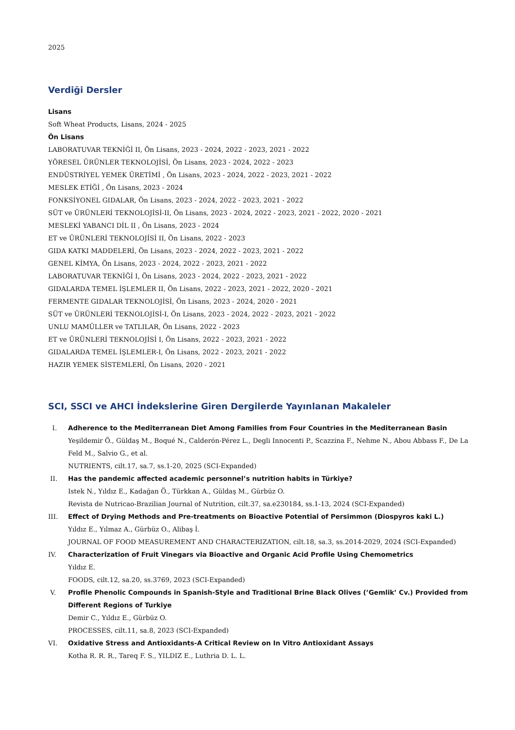2025
Verdiği Dersler
Lisans
Soft Wheat Products, Lisans, 2024 - 2025
Ön Lisans
LABORATUVAR TEKNİĞİ II, Ön Lisans, 2023 - 2024, 2022 - 2023, 2021 - 2022
YÖRESEL ÜRÜNLER TEKNOLOJİSİ, Ön Lisans, 2023 - 2024, 2022 - 2023
ENDÜSTRİYEL YEMEK ÜRETİMİ , Ön Lisans, 2023 - 2024, 2022 - 2023, 2021 - 2022
MESLEK ETİĞİ , Ön Lisans, 2023 - 2024
FONKSİYONEL GIDALAR, Ön Lisans, 2023 - 2024, 2022 - 2023, 2021 - 2022
SÜT ve ÜRÜNLERİ TEKNOLOJİSİ-II, Ön Lisans, 2023 - 2024, 2022 - 2023, 2021 - 2022, 2020 - 2021
MESLEKİ YABANCI DİL II , Ön Lisans, 2023 - 2024
ET ve ÜRÜNLERİ TEKNOLOJİSİ II, Ön Lisans, 2022 - 2023
GIDA KATKI MADDELERİ, Ön Lisans, 2023 - 2024, 2022 - 2023, 2021 - 2022
GENEL KİMYA, Ön Lisans, 2023 - 2024, 2022 - 2023, 2021 - 2022
LABORATUVAR TEKNİĞİ I, Ön Lisans, 2023 - 2024, 2022 - 2023, 2021 - 2022
GIDALARDA TEMEL İŞLEMLER II, Ön Lisans, 2022 - 2023, 2021 - 2022, 2020 - 2021
FERMENTE GIDALAR TEKNOLOJİSİ, Ön Lisans, 2023 - 2024, 2020 - 2021
SÜT ve ÜRÜNLERİ TEKNOLOJİSİ-I, Ön Lisans, 2023 - 2024, 2022 - 2023, 2021 - 2022
UNLU MAMÜLLER ve TATLILAR, Ön Lisans, 2022 - 2023
ET ve ÜRÜNLERİ TEKNOLOJİSİ I, Ön Lisans, 2022 - 2023, 2021 - 2022
GIDALARDA TEMEL İŞLEMLER-I, Ön Lisans, 2022 - 2023, 2021 - 2022
HAZIR YEMEK SİSTEMLERİ, Ön Lisans, 2020 - 2021
SCI, SSCI ve AHCI İndekslerine Giren Dergilerde Yayınlanan Makaleler
I. Adherence to the Mediterranean Diet Among Families from Four Countries in the Mediterranean Basin
Yeşildemir Ö., Güldaş M., Boqué N., Calderón-Pérez L., Degli Innocenti P., Scazzina F., Nehme N., Abou Abbass F., De La Feld M., Salvio G., et al.
NUTRIENTS, cilt.17, sa.7, ss.1-20, 2025 (SCI-Expanded)
II. Has the pandemic affected academic personnel’s nutrition habits in Türkiye?
Istek N., Yıldız E., Kadağan Ö., Türkkan A., Güldaş M., Gürbüz O.
Revista de Nutricao-Brazilian Journal of Nutrition, cilt.37, sa.e230184, ss.1-13, 2024 (SCI-Expanded)
III. Effect of Drying Methods and Pre-treatments on Bioactive Potential of Persimmon (Diospyros kaki L.)
Yıldız E., Yılmaz A., Gürbüz O., Alibaş İ.
JOURNAL OF FOOD MEASUREMENT AND CHARACTERIZATION, cilt.18, sa.3, ss.2014-2029, 2024 (SCI-Expanded)
IV. Characterization of Fruit Vinegars via Bioactive and Organic Acid Profile Using Chemometrics
Yıldız E.
FOODS, cilt.12, sa.20, ss.3769, 2023 (SCI-Expanded)
V. Profile Phenolic Compounds in Spanish-Style and Traditional Brine Black Olives (’Gemlik’ Cv.) Provided from Different Regions of Turkiye
Demir C., Yıldız E., Gürbüz O.
PROCESSES, cilt.11, sa.8, 2023 (SCI-Expanded)
VI. Oxidative Stress and Antioxidants-A Critical Review on In Vitro Antioxidant Assays
Kotha R. R. R., Tareq F. S., YILDIZ E., Luthria D. L. L.